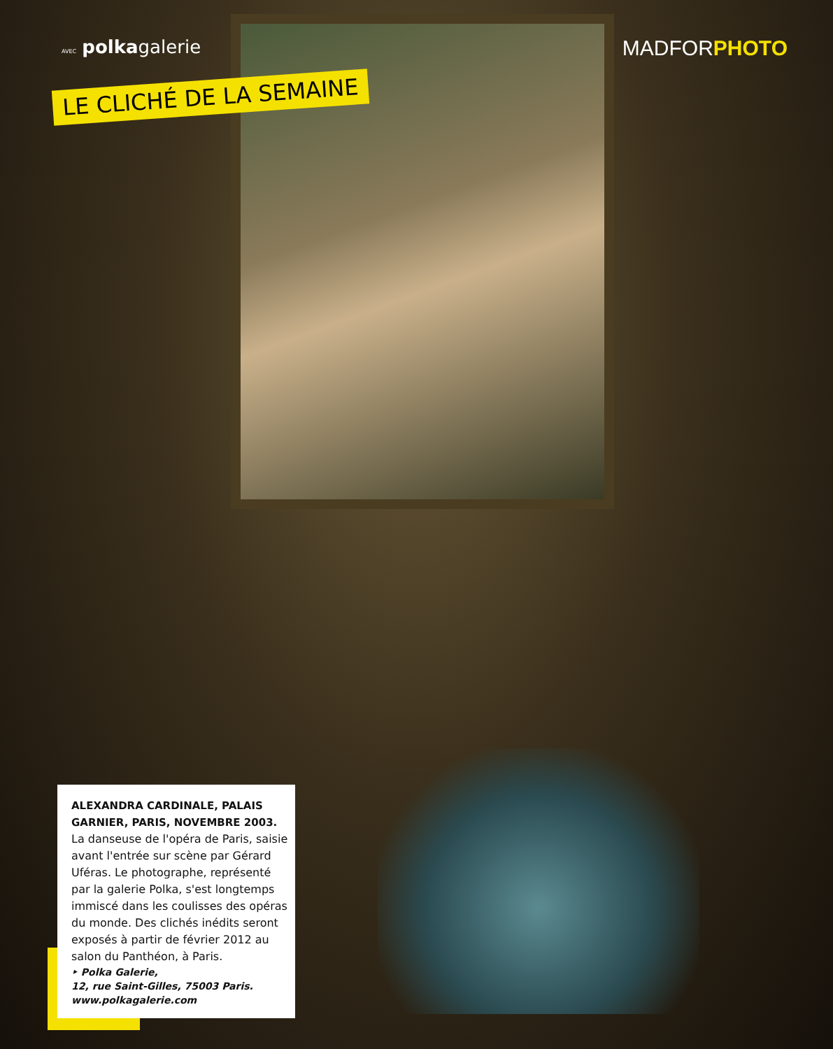AVEC polkagalerie
MADFORPHOTO
LE CLICHÉ DE LA SEMAINE
ALEXANDRA CARDINALE, PALAIS GARNIER, PARIS, NOVEMBRE 2003.
La danseuse de l'opéra de Paris, saisie avant l'entrée sur scène par Gérard Uféras. Le photographe, représenté par la galerie Polka, s'est longtemps immiscé dans les coulisses des opéras du monde. Des clichés inédits seront exposés à partir de février 2012 au salon du Panthéon, à Paris.
‣ Polka Galerie,
12, rue Saint-Gilles, 75003 Paris.
www.polkagalerie.com